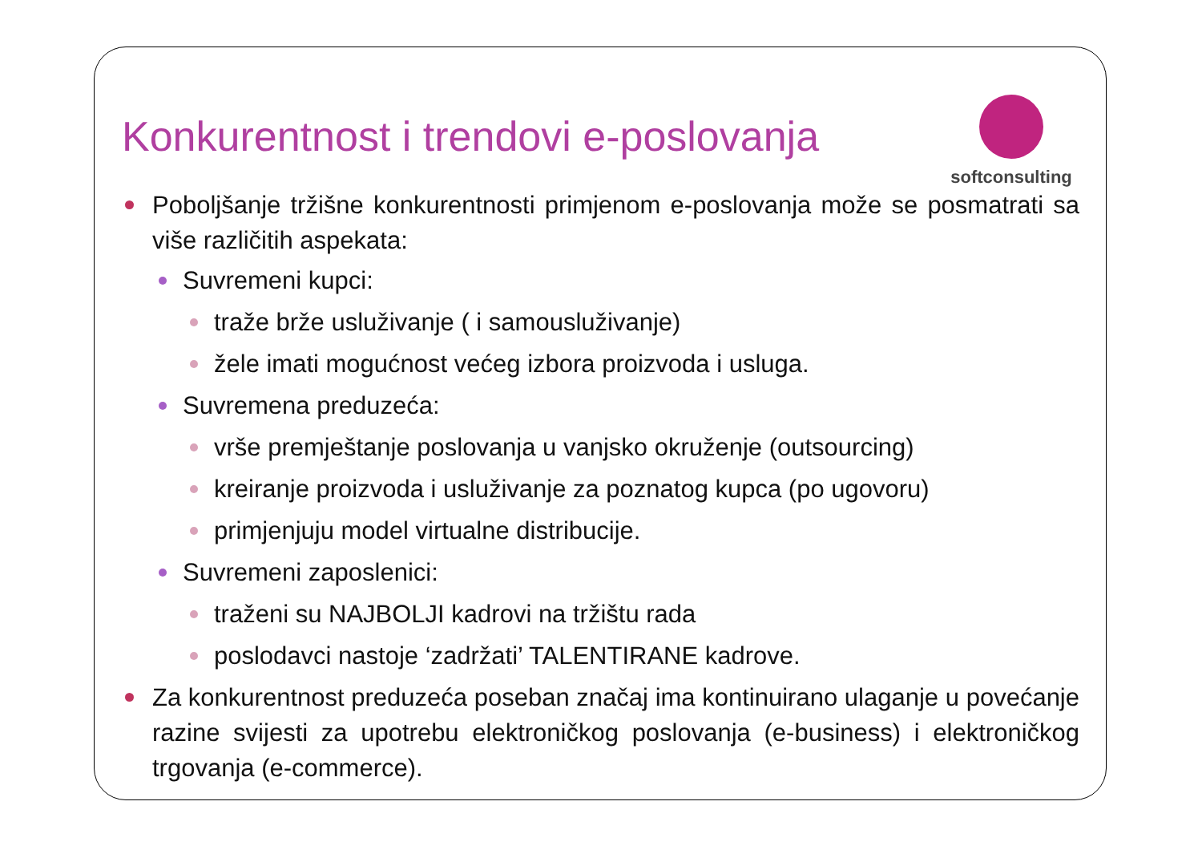Konkurentnost i trendovi e-poslovanja
softconsulting
Poboljšanje tržišne konkurentnosti primjenom e-poslovanja može se posmatrati sa više različitih aspekata:
Suvremeni kupci:
traže brže usluživanje ( i samousluživanje)
žele imati mogućnost većeg izbora proizvoda i usluga.
Suvremena preduzeća:
vrše premještanje poslovanja u vanjsko okruženje (outsourcing)
kreiranje proizvoda i usluživanje za poznatog kupca (po ugovoru)
primjenjuju model virtualne distribucije.
Suvremeni zaposlenici:
traženi su NAJBOLJI kadrovi na tržištu rada
poslodavci nastoje ‘zadržati’ TALENTIRANE kadrove.
Za konkurentnost preduzeća poseban značaj ima kontinuirano ulaganje u povećanje razine svijesti za upotrebu elektroničkog poslovanja (e-business) i elektroničkog trgovanja (e-commerce).